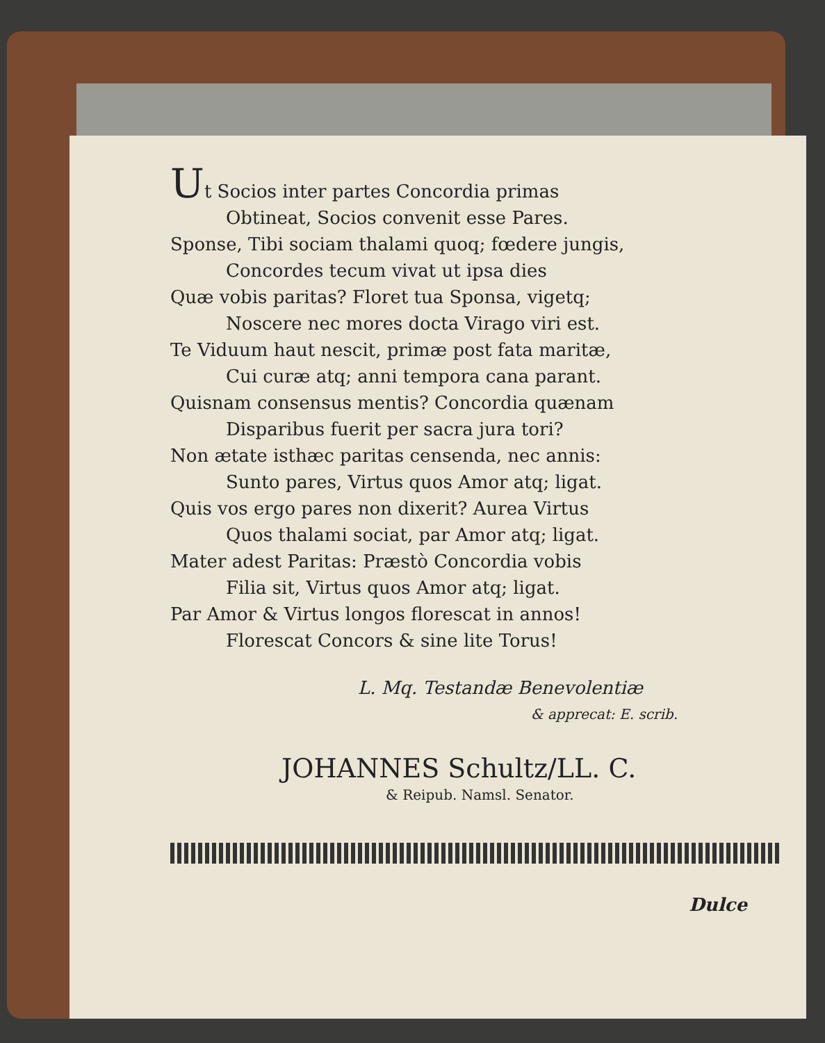Ut Socios inter partes Concordia primas
Obtineat, Socios convenit esse Pares.
Sponse, Tibi sociam thalami quoq; fœdere jungis,
Concordes tecum vivat ut ipsa dies
Quæ vobis paritas? Floret tua Sponsa, vigetq;
Noscere nec mores docta Virago viri est.
Te Viduum haut nescit, primæ post fata maritæ,
Cui curæ atq; anni tempora cana parant.
Quisnam consensus mentis? Concordia quænam
Disparibus fuerit per sacra jura tori?
Non ætate isthæc paritas censenda, nec annis:
Sunto pares, Virtus quos Amor atq; ligat.
Quis vos ergo pares non dixerit? Aurea Virtus
Quos thalami sociat, par Amor atq; ligat.
Mater adest Paritas: Præstò Concordia vobis
Filia sit, Virtus quos Amor atq; ligat.
Par Amor & Virtus longos florescat in annos!
Florescat Concors & sine lite Torus!
L. Mq. Testandæ Benevolentiæ
& apprecat: E. scrib.
JOHANNES Schultz/LL. C.
& Reipub. Namsl. Senator.
Dulce